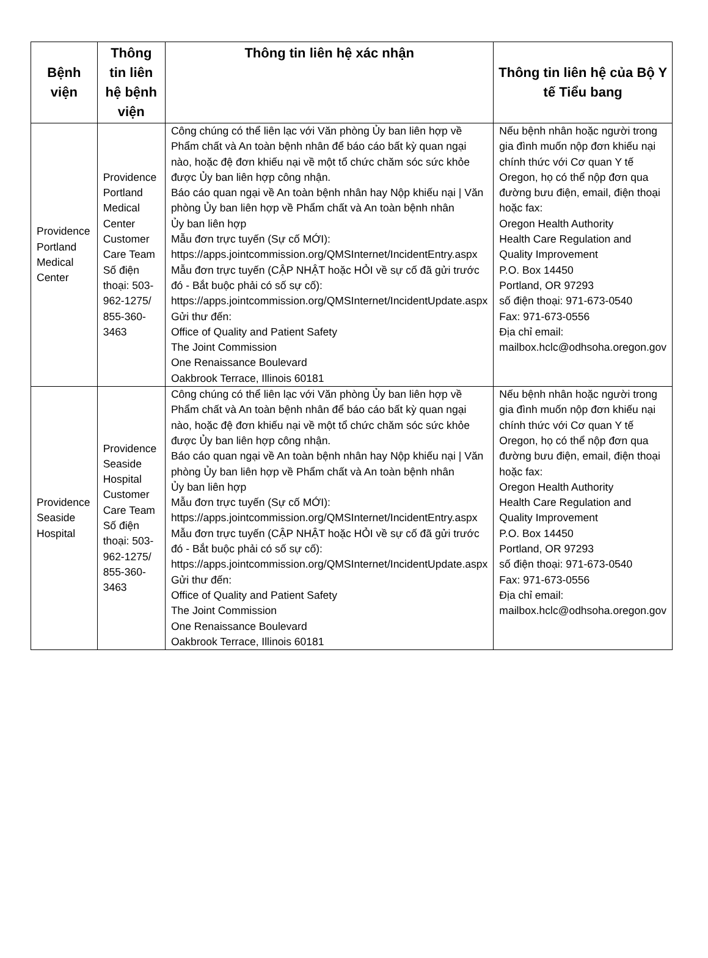| Bệnh viện | Thông tin liên hệ bệnh viện | Thông tin liên hệ xác nhận | Thông tin liên hệ của Bộ Y tế Tiểu bang |
| --- | --- | --- | --- |
| Providence Portland Medical Center | Providence Portland Medical Center Customer Care Team Số điện thoại: 503-962-1275/ 855-360-3463 | Công chúng có thể liên lạc với Văn phòng Ủy ban liên hợp về Phẩm chất và An toàn bệnh nhân để báo cáo bất kỳ quan ngại nào, hoặc đệ đơn khiếu nại về một tổ chức chăm sóc sức khỏe được Ủy ban liên hợp công nhận. Báo cáo quan ngại về An toàn bệnh nhân hay Nộp khiếu nại / Văn phòng Ủy ban liên hợp về Phẩm chất và An toàn bệnh nhân Ủy ban liên hợp Mẫu đơn trực tuyến (Sự cố MỚI): https://apps.jointcommission.org/QMSInternet/IncidentEntry.aspx Mẫu đơn trực tuyến (CẬP NHẬT hoặc HỎI về sự cố đã gửi trước đó - Bắt buộc phải có số sự cố): https://apps.jointcommission.org/QMSInternet/IncidentUpdate.aspx Gửi thư đến: Office of Quality and Patient Safety The Joint Commission One Renaissance Boulevard Oakbrook Terrace, Illinois 60181 | Nếu bệnh nhân hoặc người trong gia đình muốn nộp đơn khiếu nại chính thức với Cơ quan Y tế Oregon, họ có thể nộp đơn qua đường bưu điện, email, điện thoại hoặc fax: Oregon Health Authority Health Care Regulation and Quality Improvement P.O. Box 14450 Portland, OR 97293 số điện thoại: 971-673-0540 Fax: 971-673-0556 Địa chỉ email: mailbox.hclc@odhsoha.oregon.gov |
| Providence Seaside Hospital | Providence Seaside Hospital Customer Care Team Số điện thoại: 503-962-1275/ 855-360-3463 | Công chúng có thể liên lạc với Văn phòng Ủy ban liên hợp về Phẩm chất và An toàn bệnh nhân để báo cáo bất kỳ quan ngại nào, hoặc đệ đơn khiếu nại về một tổ chức chăm sóc sức khỏe được Ủy ban liên hợp công nhận. Báo cáo quan ngại về An toàn bệnh nhân hay Nộp khiếu nại / Văn phòng Ủy ban liên hợp về Phẩm chất và An toàn bệnh nhân Ủy ban liên hợp Mẫu đơn trực tuyến (Sự cố MỚI): https://apps.jointcommission.org/QMSInternet/IncidentEntry.aspx Mẫu đơn trực tuyến (CẬP NHẬT hoặc HỎI về sự cố đã gửi trước đó - Bắt buộc phải có số sự cố): https://apps.jointcommission.org/QMSInternet/IncidentUpdate.aspx Gửi thư đến: Office of Quality and Patient Safety The Joint Commission One Renaissance Boulevard Oakbrook Terrace, Illinois 60181 | Nếu bệnh nhân hoặc người trong gia đình muốn nộp đơn khiếu nại chính thức với Cơ quan Y tế Oregon, họ có thể nộp đơn qua đường bưu điện, email, điện thoại hoặc fax: Oregon Health Authority Health Care Regulation and Quality Improvement P.O. Box 14450 Portland, OR 97293 số điện thoại: 971-673-0540 Fax: 971-673-0556 Địa chỉ email: mailbox.hclc@odhsoha.oregon.gov |